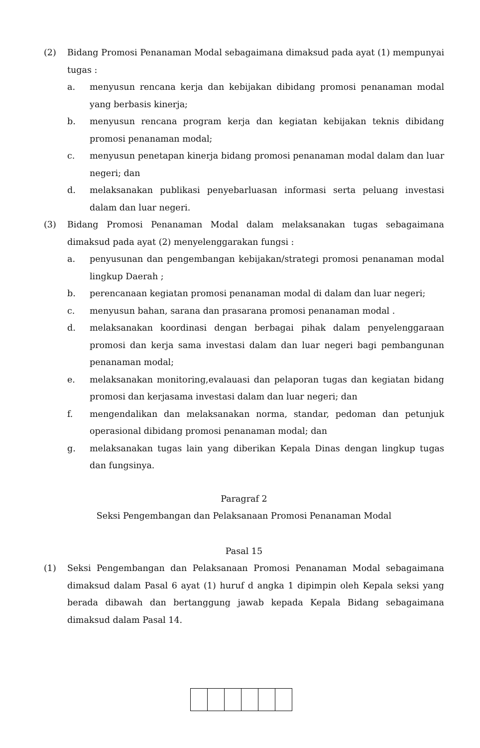(2) Bidang Promosi Penanaman Modal sebagaimana dimaksud pada ayat (1) mempunyai tugas :
a. menyusun rencana kerja dan kebijakan dibidang promosi penanaman modal yang berbasis kinerja;
b. menyusun rencana program kerja dan kegiatan kebijakan teknis dibidang promosi penanaman modal;
c. menyusun penetapan kinerja bidang promosi penanaman modal dalam dan luar negeri; dan
d. melaksanakan publikasi penyebarluasan informasi serta peluang investasi dalam dan luar negeri.
(3) Bidang Promosi Penanaman Modal dalam melaksanakan tugas sebagaimana dimaksud pada ayat (2) menyelenggarakan fungsi :
a. penyusunan dan pengembangan kebijakan/strategi promosi penanaman modal lingkup Daerah ;
b. perencanaan kegiatan promosi penanaman modal di dalam dan luar negeri;
c. menyusun bahan, sarana dan prasarana promosi penanaman modal .
d. melaksanakan koordinasi dengan berbagai pihak dalam penyelenggaraan promosi dan kerja sama investasi dalam dan luar negeri bagi pembangunan penanaman modal;
e. melaksanakan monitoring,evalauasi dan pelaporan tugas dan kegiatan bidang promosi dan kerjasama investasi dalam dan luar negeri; dan
f. mengendalikan dan melaksanakan norma, standar, pedoman dan petunjuk operasional dibidang promosi penanaman modal; dan
g. melaksanakan tugas lain yang diberikan Kepala Dinas dengan lingkup tugas dan fungsinya.
Paragraf 2
Seksi Pengembangan dan Pelaksanaan Promosi Penanaman Modal
Pasal 15
(1) Seksi Pengembangan dan Pelaksanaan Promosi Penanaman Modal sebagaimana dimaksud dalam Pasal 6 ayat (1) huruf d angka 1 dipimpin oleh Kepala seksi yang berada dibawah dan bertanggung jawab kepada Kepala Bidang sebagaimana dimaksud dalam Pasal 14.